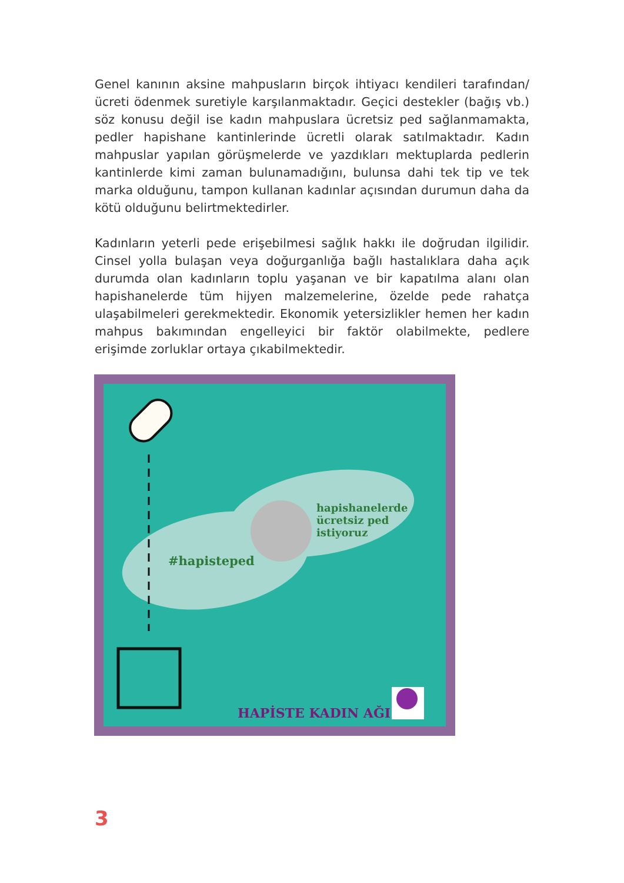Genel kanının aksine mahpusların birçok ihtiyacı kendileri tarafından/ ücreti ödenmek suretiyle karşılanmaktadır. Geçici destekler (bağış vb.) söz konusu değil ise kadın mahpuslara ücretsiz ped sağlanmamakta, pedler hapishane kantinlerinde ücretli olarak satılmaktadır. Kadın mahpuslar yapılan görüşmelerde ve yazdıkları mektuplarda pedlerin kantinlerde kimi zaman bulunamadığını, bulunsa dahi tek tip ve tek marka olduğunu, tampon kullanan kadınlar açısından durumun daha da kötü olduğunu belirtmektedirler.
Kadınların yeterli pede erişebilmesi sağlık hakkı ile doğrudan ilgilidir. Cinsel yolla bulaşan veya doğurganlığa bağlı hastalıklara daha açık durumda olan kadınların toplu yaşanan ve bir kapatılma alanı olan hapishanelerde tüm hijyen malzemelerine, özelde pede rahatça ulaşabilmeleri gerekmektedir. Ekonomik yetersizlikler hemen her kadın mahpus bakımından engelleyici bir faktör olabilmekte, pedlere erişimde zorluklar ortaya çıkabilmektedir.
#hapisteped
hapishanelerde
ücretsiz ped
istiyoruz
HAPİSTE KADIN AĞI
3